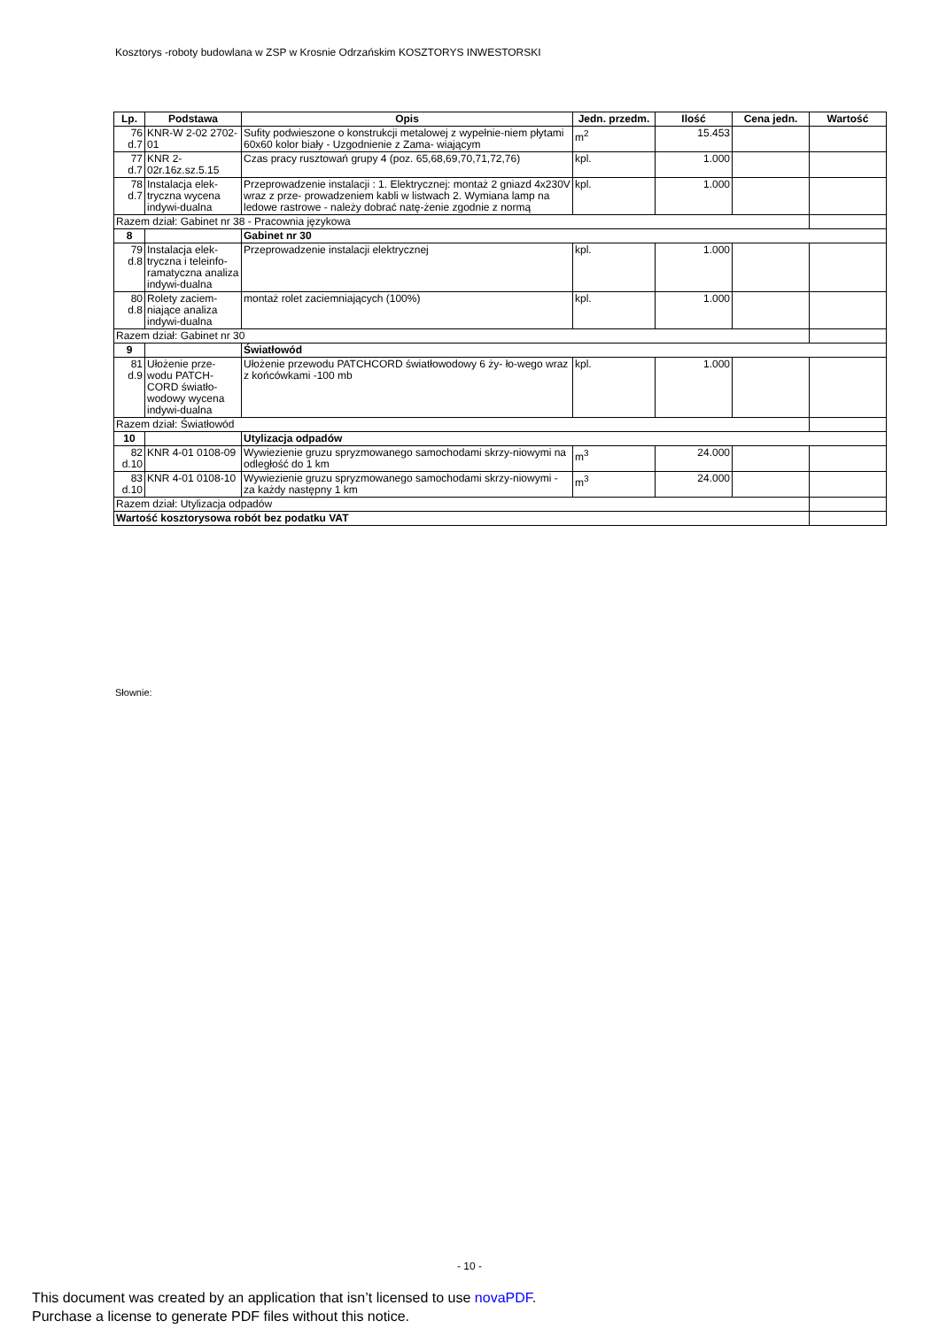Kosztorys -roboty budowlana w ZSP w Krosnie Odrzańskim KOSZTORYS INWESTORSKI
| Lp. | Podstawa | Opis | Jedn. przedm. | Ilość | Cena jedn. | Wartość |
| --- | --- | --- | --- | --- | --- | --- |
| 76 d.7 | KNR-W 2-02 2702-01 | Sufity podwieszone o konstrukcji metalowej z wypełnie-niem płytami 60x60 kolor biały - Uzgodnienie z Zama- wiającym | m<sup>2</sup> | 15.453 | | |
| 77 d.7 | KNR 2-02r.16z.sz.5.15 | Czas pracy rusztowań grupy 4 (poz. 65,68,69,70,71,72,76) | kpl. | 1.000 | | |
| 78 d.7 | Instalacja elek-tryczna wycena indywi-dualna | Przeprowadzenie instalacji : 1. Elektrycznej: montaż 2 gniazd 4x230V wraz z prze- prowadzeniem kabli w listwach 2. Wymiana lamp na ledowe rastrowe - należy dobrać natę-żenie zgodnie z normą | kpl. | 1.000 | | |
| Razem dział: Gabinet nr 38 - Pracownia językowa | | | | | | |
| 8 | | Gabinet nr 30 | | | | |
| 79 d.8 | Instalacja elek-tryczna i teleinfo-ramatyczna analiza indywi-dualna | Przeprowadzenie instalacji elektrycznej | kpl. | 1.000 | | |
| 80 d.8 | Rolety zaciem-niające analiza indywi-dualna | montaż rolet zaciemniających (100%) | kpl. | 1.000 | | |
| Razem dział: Gabinet nr 30 | | | | | | |
| 9 | | Światłowód | | | | |
| 81 d.9 | Ułożenie prze-wodu PATCH-CORD światło-wodowy wycena indywi-dualna | Ułożenie przewodu PATCHCORD światłowodowy 6 ży- ło-wego wraz z końcówkami -100 mb | kpl. | 1.000 | | |
| Razem dział: Światłowód | | | | | | |
| 10 | | Utylizacja odpadów | | | | |
| 82 d.10 | KNR 4-01 0108-09 | Wywiezienie gruzu spryzmowanego samochodami skrzy-niowymi na odległość do 1 km | m<sup>3</sup> | 24.000 | | |
| 83 d.10 | KNR 4-01 0108-10 | Wywiezienie gruzu spryzmowanego samochodami skrzy-niowymi - za każdy następny 1 km | m<sup>3</sup> | 24.000 | | |
| Razem dział: Utylizacja odpadów | | | | | | |
| Wartość kosztorysowa robót bez podatku VAT | | | | | | |
Słownie:
- 10 -
This document was created by an application that isn’t licensed to use novaPDF.
Purchase a license to generate PDF files without this notice.